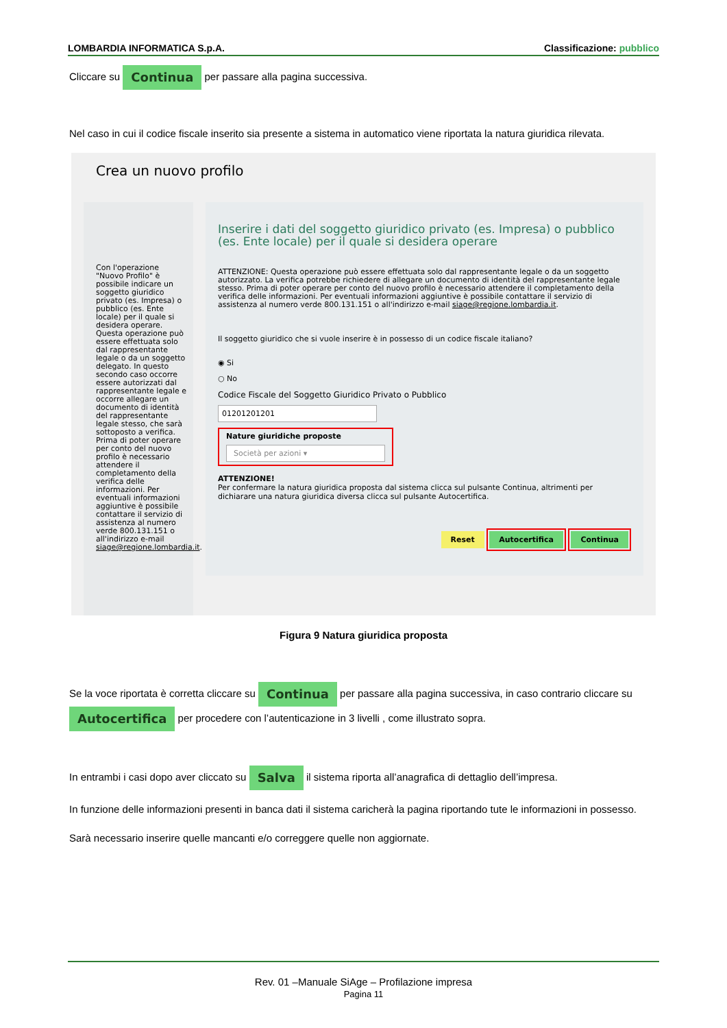LOMBARDIA INFORMATICA S.p.A. Classificazione: pubblico
Cliccare su Continua per passare alla pagina successiva.
Nel caso in cui il codice fiscale inserito sia presente a sistema in automatico viene riportata la natura giuridica rilevata.
Crea un nuovo profilo
Con l'operazione "Nuovo Profilo" è possibile indicare un soggetto giuridico privato (es. Impresa) o pubblico (es. Ente locale) per il quale si desidera operare. Questa operazione può essere effettuata solo dal rappresentante legale o da un soggetto delegato. In questo secondo caso occorre essere autorizzati dal rappresentante legale e occorre allegare un documento di identità del rappresentante legale stesso, che sarà sottoposto a verifica. Prima di poter operare per conto del nuovo profilo è necessario attendere il completamento della verifica delle informazioni. Per eventuali informazioni aggiuntive è possibile contattare il servizio di assistenza al numero verde 800.131.151 o all'indirizzo e-mail siage@regione.lombardia.it.
Inserire i dati del soggetto giuridico privato (es. Impresa) o pubblico (es. Ente locale) per il quale si desidera operare
ATTENZIONE: Questa operazione può essere effettuata solo dal rappresentante legale o da un soggetto autorizzato. La verifica potrebbe richiedere di allegare un documento di identità del rappresentante legale stesso. Prima di poter operare per conto del nuovo profilo è necessario attendere il completamento della verifica delle informazioni. Per eventuali informazioni aggiuntive è possibile contattare il servizio di assistenza al numero verde 800.131.151 o all'indirizzo e-mail siage@regione.lombardia.it.
Il soggetto giuridico che si vuole inserire è in possesso di un codice fiscale italiano?
◉ Si
○ No
Codice Fiscale del Soggetto Giuridico Privato o Pubblico
01201201201
Nature giuridiche proposte
Società per azioni ▾
ATTENZIONE!
Per confermare la natura giuridica proposta dal sistema clicca sul pulsante Continua, altrimenti per dichiarare una natura giuridica diversa clicca sul pulsante Autocertifica.
Reset Autocertifica Continua
Figura 9 Natura giuridica proposta
Se la voce riportata è corretta cliccare su Continua per passare alla pagina successiva, in caso contrario cliccare su Autocertifica per procedere con l’autenticazione in 3 livelli , come illustrato sopra.
In entrambi i casi dopo aver cliccato su Salva il sistema riporta all’anagrafica di dettaglio dell’impresa.
In funzione delle informazioni presenti in banca dati il sistema caricherà la pagina riportando tute le informazioni in possesso.
Sarà necessario inserire quelle mancanti e/o correggere quelle non aggiornate.
Rev. 01 –Manuale SiAge – Profilazione impresa
Pagina 11